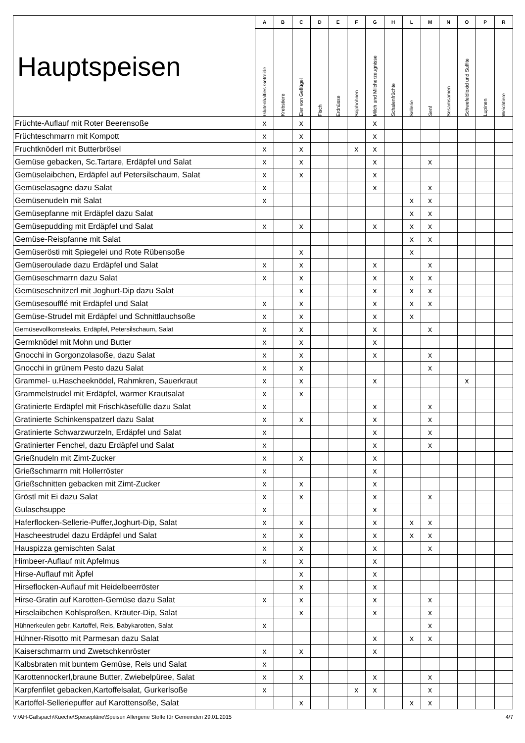| Hauptspeisen | A | B | C | D | E | F | G | H | L | M | N | O | P | R |
| --- | --- | --- | --- | --- | --- | --- | --- | --- | --- | --- | --- | --- | --- | --- |
| | Glutenhalties Getreide | Krebstiere | Eier von Geflügel | Fisch | Erdnüsse | Sojabohnen | Milch und Milcherzeugnisse | Schalenfrüchte | Sellerie | Senf | Sesamsamen | Schwefeldioxid und Sulfite | Lupinen | Weichtiere |
| Früchte-Auflauf mit Roter Beerensoße | x | | x | | | | x | | | | | | | |
| Früchteschmarrn mit Kompott | x | | x | | | | x | | | | | | | |
| Fruchtknöderl mit Butterbrösel | x | | x | | | x | x | | | | | | | |
| Gemüse gebacken, Sc.Tartare, Erdäpfel und Salat | x | | x | | | | x | | | x | | | | |
| Gemüselaibchen, Erdäpfel auf Petersilschaum, Salat | x | | x | | | | x | | | | | | | |
| Gemüselasagne dazu Salat | x | | | | | | x | | | x | | | | |
| Gemüsenudeln mit Salat | x | | | | | | | | x | x | | | | |
| Gemüsepfanne mit Erdäpfel dazu Salat | | | | | | | | | x | x | | | | |
| Gemüsepudding mit Erdäpfel und Salat | x | | x | | | | x | | x | x | | | | |
| Gemüse-Reispfanne mit Salat | | | | | | | | | x | x | | | | |
| Gemüserösti mit Spiegelei und Rote Rübensoße | | | x | | | | | | x | | | | | |
| Gemüseroulade dazu Erdäpfel und Salat | x | | x | | | | x | | | x | | | | |
| Gemüseschmarrn dazu Salat | x | | x | | | | x | | x | x | | | | |
| Gemüseschnitzerl mit Joghurt-Dip dazu Salat | | | x | | | | x | | x | x | | | | |
| Gemüsesoufflé mit Erdäpfel und Salat | x | | x | | | | x | | x | x | | | | |
| Gemüse-Strudel mit Erdäpfel und Schnittlauchsoße | x | | x | | | | x | | x | | | | | |
| Gemüsevollkornsteaks, Erdäpfel, Petersilschaum, Salat | x | | x | | | | x | | | x | | | | |
| Germknödel mit Mohn und Butter | x | | x | | | | x | | | | | | | |
| Gnocchi in Gorgonzolasoße, dazu Salat | x | | x | | | | x | | | x | | | | |
| Gnocchi in grünem Pesto dazu Salat | x | | x | | | | | | | x | | | | |
| Grammel- u.Hascheeknödel, Rahmkren, Sauerkraut | x | | x | | | | x | | | | | x | | |
| Grammelstrudel mit Erdäpfel, warmer Krautsalat | x | | x | | | | | | | | | | | |
| Gratinierte Erdäpfel mit Frischkäsefülle dazu Salat | x | | | | | | x | | | x | | | | |
| Gratinierte Schinkenspatzerl dazu Salat | x | | x | | | | x | | | x | | | | |
| Gratinierte Schwarzwurzeln, Erdäpfel und Salat | x | | | | | | x | | | x | | | | |
| Gratinierter Fenchel, dazu Erdäpfel und Salat | x | | | | | | x | | | x | | | | |
| Grießnudeln mit Zimt-Zucker | x | | x | | | | x | | | | | | | |
| Grießschmarrn mit Hollerröster | x | | | | | | x | | | | | | | |
| Grießschnitten gebacken mit Zimt-Zucker | x | | x | | | | x | | | | | | | |
| Gröstl mit Ei dazu Salat | x | | x | | | | x | | | x | | | | |
| Gulaschsuppe | x | | | | | | x | | | | | | | |
| Haferflocken-Sellerie-Puffer,Joghurt-Dip, Salat | x | | x | | | | x | | x | x | | | | |
| Hascheestrudel dazu Erdäpfel und Salat | x | | x | | | | x | | x | x | | | | |
| Hauspizza gemischten Salat | x | | x | | | | x | | | x | | | | |
| Himbeer-Auflauf mit Apfelmus | x | | x | | | | x | | | | | | | |
| Hirse-Auflauf mit Äpfel | | | x | | | | x | | | | | | | |
| Hirseflocken-Auflauf mit Heidelbeerröster | | | x | | | | x | | | | | | | |
| Hirse-Gratin auf Karotten-Gemüse dazu Salat | x | | x | | | | x | | | x | | | | |
| Hirselaibchen Kohlsproßen, Kräuter-Dip, Salat | | | x | | | | x | | | x | | | | |
| Hühnerkeulen gebr. Kartoffel, Reis, Babykarotten, Salat | x | | | | | | | | | x | | | | |
| Hühner-Risotto mit Parmesan dazu Salat | | | | | | | x | | x | x | | | | |
| Kaiserschmarrn und Zwetschkenröster | x | | x | | | | x | | | | | | | |
| Kalbsbraten mit buntem Gemüse, Reis und Salat | x | | | | | | | | | | | | | |
| Karottennockerl,braune Butter, Zwiebelpüree, Salat | x | | x | | | | x | | | x | | | | |
| Karpfenfilet gebacken,Kartoffelsalat, Gurkerlsoße | x | | | | | x | x | | | x | | | | |
| Kartoffel-Selleriepuffer auf Karottensoße, Salat | | | x | | | | | | x | x | | | | |
V:\AH-Gallspach\Kueche\Speisepläne\Speisen Allergene Stoffe für Gemeinden 29.01.2015 4/7